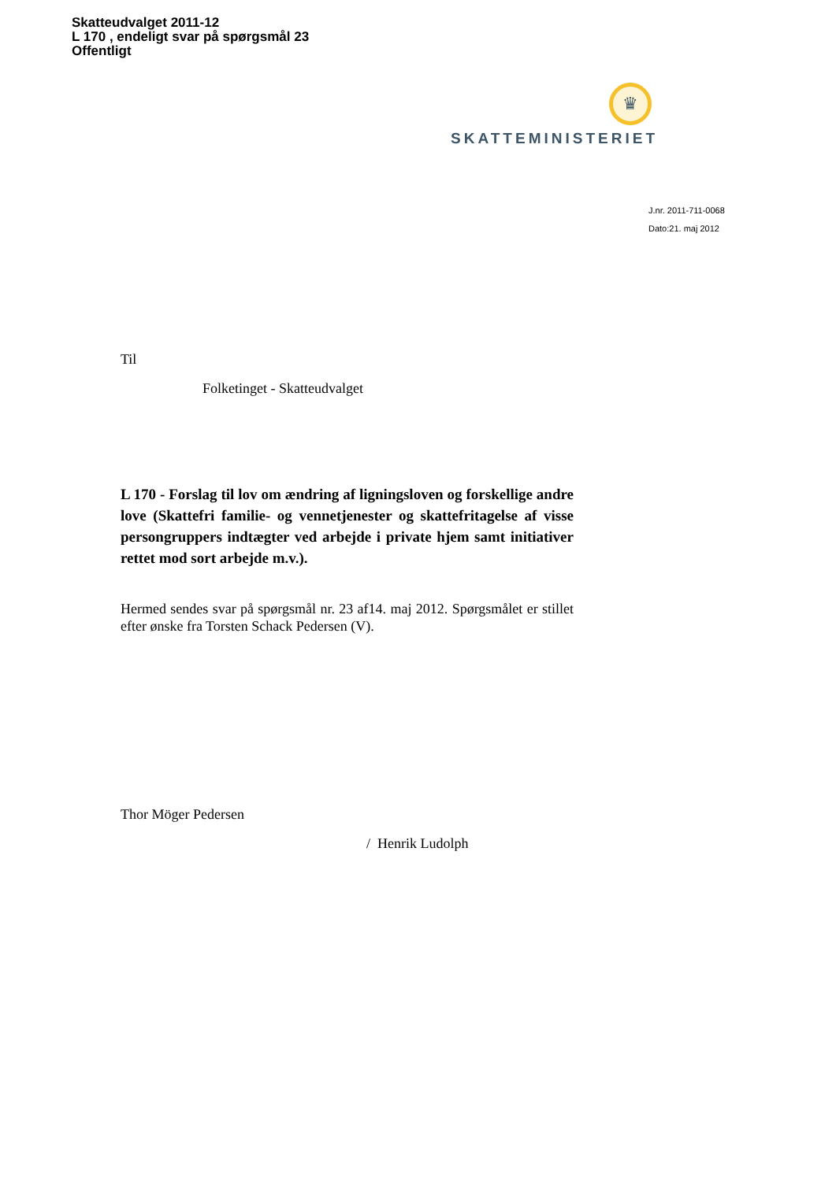Skatteudvalget 2011-12
L 170 , endeligt svar på spørgsmål 23
Offentligt
♛
SKATTEMINISTERIET
J.nr. 2011-711-0068
Dato:21. maj 2012
Til
Folketinget - Skatteudvalget
L 170 - Forslag til lov om ændring af ligningsloven og forskellige andre love (Skattefri familie- og vennetjenester og skattefritagelse af visse persongruppers indtægter ved arbejde i private hjem samt initiativer rettet mod sort arbejde m.v.).
Hermed sendes svar på spørgsmål nr. 23 af14. maj 2012. Spørgsmålet er stillet efter ønske fra Torsten Schack Pedersen (V).
Thor Möger Pedersen
/ Henrik Ludolph